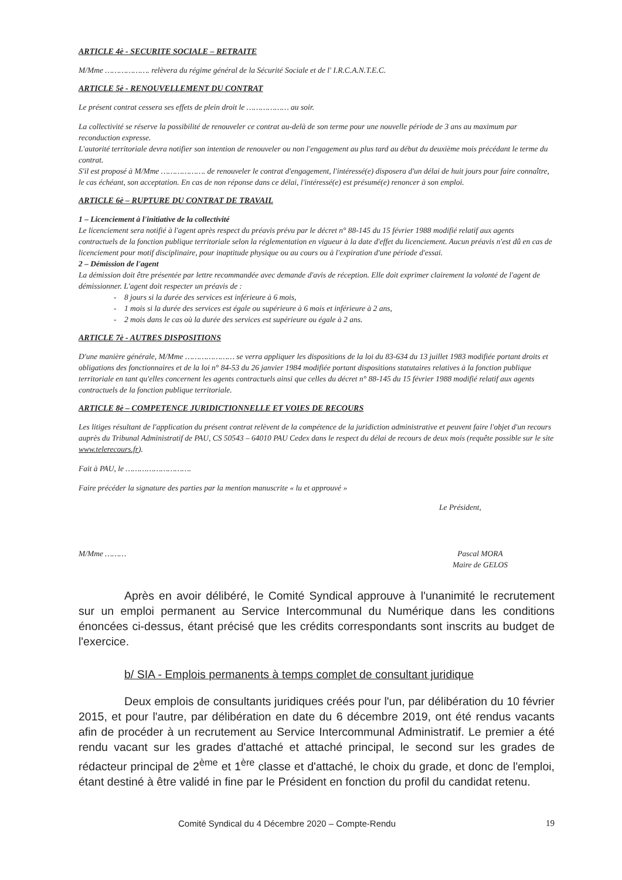ARTICLE 4è - SECURITE SOCIALE – RETRAITE
M/Mme ………………. relèvera du régime général de la Sécurité Sociale et de l' I.R.C.A.N.T.E.C.
ARTICLE 5è - RENOUVELLEMENT DU CONTRAT
Le présent contrat cessera ses effets de plein droit le ……………… au soir.
La collectivité se réserve la possibilité de renouveler ce contrat au-delà de son terme pour une nouvelle période de 3 ans au maximum par reconduction expresse.
L'autorité territoriale devra notifier son intention de renouveler ou non l'engagement au plus tard au début du deuxième mois précédant le terme du contrat.
S'il est proposé à M/Mme ………………. de renouveler le contrat d'engagement, l'intéressé(e) disposera d'un délai de huit jours pour faire connaître, le cas échéant, son acceptation. En cas de non réponse dans ce délai, l'intéressé(e) est présumé(e) renoncer à son emploi.
ARTICLE 6è – RUPTURE DU CONTRAT DE TRAVAIL
1 – Licenciement à l'initiative de la collectivité
Le licenciement sera notifié à l'agent après respect du préavis prévu par le décret n° 88-145 du 15 février 1988 modifié relatif aux agents contractuels de la fonction publique territoriale selon la réglementation en vigueur à la date d'effet du licenciement. Aucun préavis n'est dû en cas de licenciement pour motif disciplinaire, pour inaptitude physique ou au cours ou à l'expiration d'une période d'essai.
2 – Démission de l'agent
La démission doit être présentée par lettre recommandée avec demande d'avis de réception. Elle doit exprimer clairement la volonté de l'agent de démissionner. L'agent doit respecter un préavis de :
- 8 jours si la durée des services est inférieure à 6 mois,
- 1 mois si la durée des services est égale ou supérieure à 6 mois et inférieure à 2 ans,
- 2 mois dans le cas où la durée des services est supérieure ou égale à 2 ans.
ARTICLE 7è - AUTRES DISPOSITIONS
D'une manière générale, M/Mme ………………… se verra appliquer les dispositions de la loi du 83-634 du 13 juillet 1983 modifiée portant droits et obligations des fonctionnaires et de la loi n° 84-53 du 26 janvier 1984 modifiée portant dispositions statutaires relatives à la fonction publique territoriale en tant qu'elles concernent les agents contractuels ainsi que celles du décret n° 88-145 du 15 février 1988 modifié relatif aux agents contractuels de la fonction publique territoriale.
ARTICLE 8è – COMPETENCE JURIDICTIONNELLE ET VOIES DE RECOURS
Les litiges résultant de l'application du présent contrat relèvent de la compétence de la juridiction administrative et peuvent faire l'objet d'un recours auprès du Tribunal Administratif de PAU, CS 50543 – 64010 PAU Cedex dans le respect du délai de recours de deux mois (requête possible sur le site www.telerecours.fr).
Fait à PAU, le ……………………….
Faire précéder la signature des parties par la mention manuscrite « lu et approuvé »
Le Président,
M/Mme ……… Pascal MORA
Maire de GELOS
Après en avoir délibéré, le Comité Syndical approuve à l'unanimité le recrutement sur un emploi permanent au Service Intercommunal du Numérique dans les conditions énoncées ci-dessus, étant précisé que les crédits correspondants sont inscrits au budget de l'exercice.
b/ SIA - Emplois permanents à temps complet de consultant juridique
Deux emplois de consultants juridiques créés pour l'un, par délibération du 10 février 2015, et pour l'autre, par délibération en date du 6 décembre 2019, ont été rendus vacants afin de procéder à un recrutement au Service Intercommunal Administratif. Le premier a été rendu vacant sur les grades d'attaché et attaché principal, le second sur les grades de rédacteur principal de 2<sup>ème</sup> et 1<sup>ère</sup> classe et d'attaché, le choix du grade, et donc de l'emploi, étant destiné à être validé in fine par le Président en fonction du profil du candidat retenu.
Comité Syndical du 4 Décembre 2020 – Compte-Rendu 19